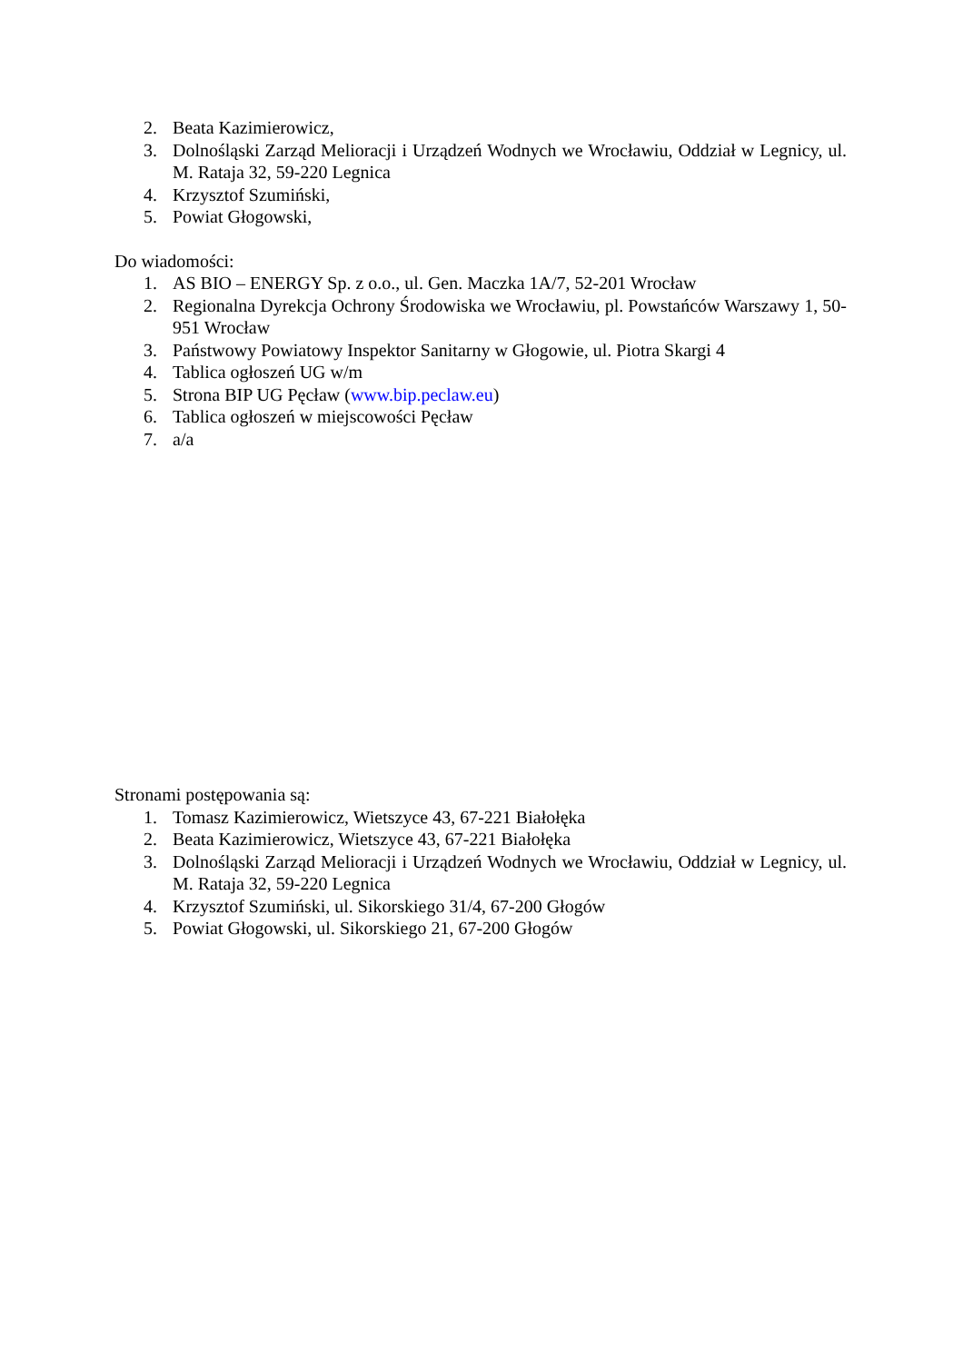2. Beata Kazimierowicz,
3. Dolnośląski Zarząd Melioracji i Urządzeń Wodnych we Wrocławiu, Oddział w Legnicy, ul. M. Rataja 32, 59-220 Legnica
4. Krzysztof Szumiński,
5. Powiat Głogowski,
Do wiadomości:
1. AS BIO – ENERGY Sp. z o.o., ul. Gen. Maczka 1A/7, 52-201 Wrocław
2. Regionalna Dyrekcja Ochrony Środowiska we Wrocławiu, pl. Powstańców Warszawy 1, 50-951 Wrocław
3. Państwowy Powiatowy Inspektor Sanitarny w Głogowie, ul. Piotra Skargi 4
4. Tablica ogłoszeń UG w/m
5. Strona BIP UG Pęcław (www.bip.peclaw.eu)
6. Tablica ogłoszeń w miejscowości Pęcław
7. a/a
Stronami postępowania są:
1. Tomasz Kazimierowicz, Wietszyce 43, 67-221 Białołęka
2. Beata Kazimierowicz, Wietszyce 43, 67-221 Białołęka
3. Dolnośląski Zarząd Melioracji i Urządzeń Wodnych we Wrocławiu, Oddział w Legnicy, ul. M. Rataja 32, 59-220 Legnica
4. Krzysztof Szumiński, ul. Sikorskiego 31/4, 67-200 Głogów
5. Powiat Głogowski, ul. Sikorskiego 21, 67-200 Głogów